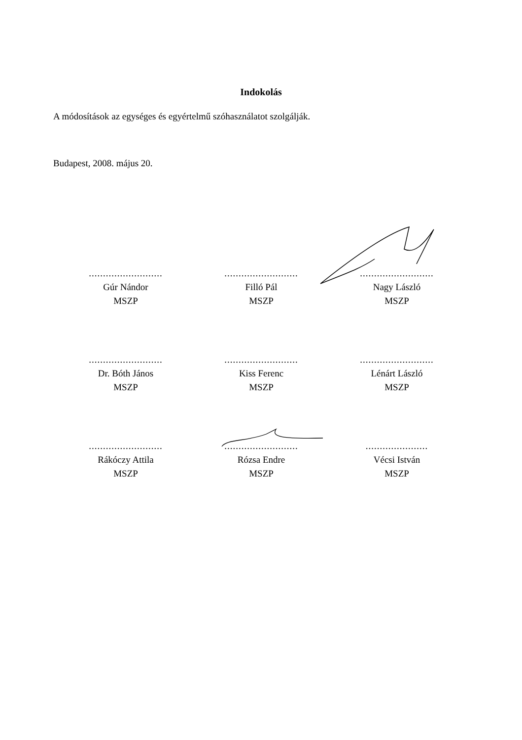Indokolás
A módosítások az egységes és egyértelmű szóhasználatot szolgálják.
Budapest, 2008. május 20.
..........................
Gúr Nándor
MSZP
..........................
Filló Pál
MSZP
..........................
Nagy László
MSZP
..........................
Dr. Bóth János
MSZP
..........................
Kiss Ferenc
MSZP
..........................
Lénárt László
MSZP
..........................
Rákóczy Attila
MSZP
..........................
Rózsa Endre
MSZP
......................
Vécsi István
MSZP